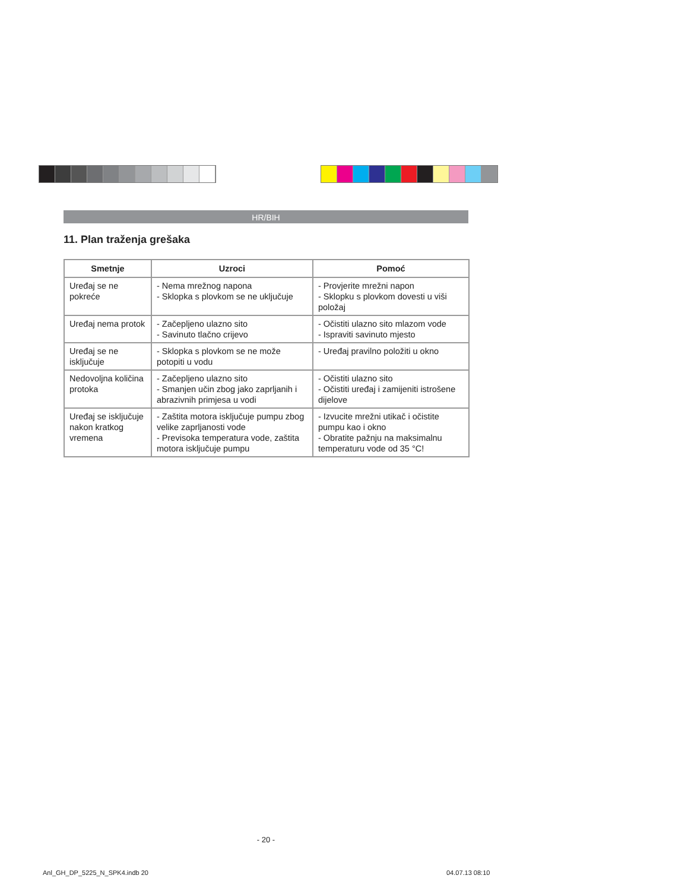HR/BIH
11. Plan traženja grešaka
| Smetnje | Uzroci | Pomoć |
| --- | --- | --- |
| Uređaj se ne pokreće | - Nema mrežnog napona - Sklopka s plovkom se ne uključuje | - Provjerite mrežni napon - Sklopku s plovkom dovesti u viši položaj |
| Uređaj nema protok | - Začepljeno ulazno sito - Savinuto tlačno crijevo | - Očistiti ulazno sito mlazom vode - Ispraviti savinuto mjesto |
| Uređaj se ne isključuje | - Sklopka s plovkom se ne može potopiti u vodu | - Uređaj pravilno položiti u okno |
| Nedovoljna količina protoka | - Začepljeno ulazno sito - Smanjen učin zbog jako zaprljanih i abrazivnih primjesa u vodi | - Očistiti ulazno sito - Očistiti uređaj i zamijeniti istrošene dijelove |
| Uređaj se isključuje nakon kratkog vremena | - Zaštita motora isključuje pumpu zbog velike zaprljanosti vode - Previsoka temperatura vode, zaštita motora isključuje pumpu | - Izvucite mrežni utikač i očistite pumpu kao i okno - Obratite pažnju na maksimalnu temperaturu vode od 35 °C! |
- 20 -
Anl_GH_DP_5225_N_SPK4.indb 20 04.07.13 08:10